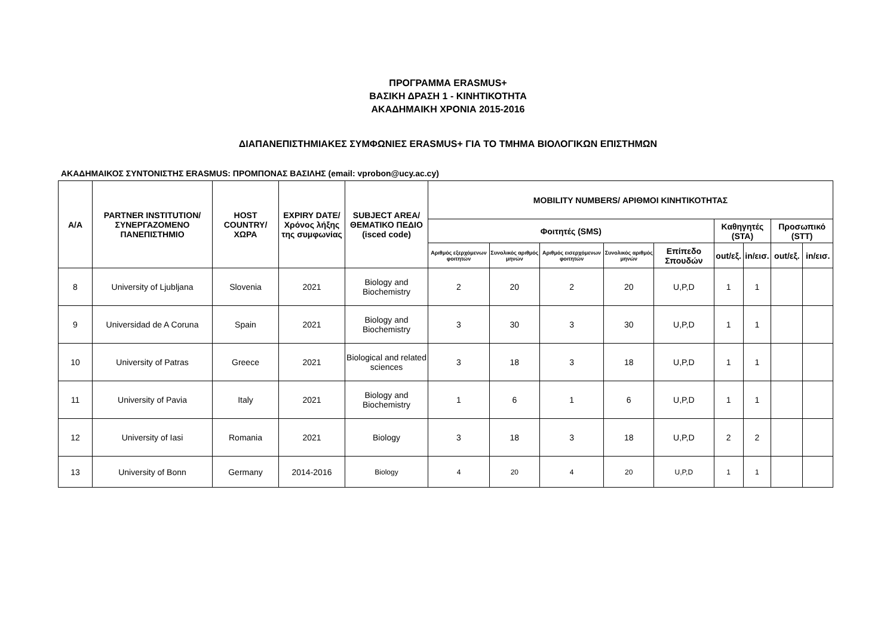ΠΡΟΓΡΑΜΜΑ ERASMUS+
ΒΑΣΙΚΗ ΔΡΑΣΗ 1 - ΚΙΝΗΤΙΚΟΤΗΤΑ
ΑΚΑΔΗΜΑΙΚΗ ΧΡΟΝΙΑ 2015-2016
ΔΙΑΠΑΝΕΠΙΣΤΗΜΙΑΚΕΣ ΣΥΜΦΩΝΙΕΣ ERASMUS+ ΓΙΑ ΤΟ ΤΜΗΜΑ ΒΙΟΛΟΓΙΚΩΝ ΕΠΙΣΤΗΜΩΝ
ΑΚΑΔΗΜΑΙΚΟΣ ΣΥΝΤΟΝΙΣΤΗΣ ERASMUS: ΠΡΟΜΠΟΝΑΣ ΒΑΣΙΛΗΣ (email: vprobon@ucy.ac.cy)
| Α/Α | PARTNER INSTITUTION/ ΣΥΝΕΡΓΑΖΟΜΕΝΟ ΠΑΝΕΠΙΣΤΗΜΙΟ | HOST COUNTRY/ ΧΩΡΑ | EXPIRY DATE/ Χρόνος λήξης της συμφωνίας | SUBJECT AREA/ ΘΕΜΑΤΙΚΟ ΠΕΔΙΟ (isced code) | MOBILITY NUMBERS/ ΑΡΙΘΜΟΙ ΚΙΝΗΤΙΚΟΤΗΤΑΣ | | | | | | | | |
| --- | --- | --- | --- | --- | --- | --- | --- | --- | --- | --- | --- | --- | --- |
| | | | | | Φοιτητές (SMS) | | | | | Καθηγητές (STA) | | Προσωπικό (STT) | |
| | | | | | Αριθμός εξερχόμενων φοιτητών | Συνολικός αριθμός μηνών | Αριθμός εισερχόμενων φοιτητών | Συνολικός αριθμός μηνών | Επίπεδο Σπουδών | out/εξ. | in/εισ. | out/εξ. | in/εισ. |
| 8 | University of Ljubljana | Slovenia | 2021 | Biology and Biochemistry | 2 | 20 | 2 | 20 | U,P,D | 1 | 1 | | |
| 9 | Universidad de A Coruna | Spain | 2021 | Biology and Biochemistry | 3 | 30 | 3 | 30 | U,P,D | 1 | 1 | | |
| 10 | University of Patras | Greece | 2021 | Biological and related sciences | 3 | 18 | 3 | 18 | U,P,D | 1 | 1 | | |
| 11 | University of Pavia | Italy | 2021 | Biology and Biochemistry | 1 | 6 | 1 | 6 | U,P,D | 1 | 1 | | |
| 12 | University of Iasi | Romania | 2021 | Biology | 3 | 18 | 3 | 18 | U,P,D | 2 | 2 | | |
| 13 | University of Bonn | Germany | 2014-2016 | Biology | 4 | 20 | 4 | 20 | U,P,D | 1 | 1 | | |